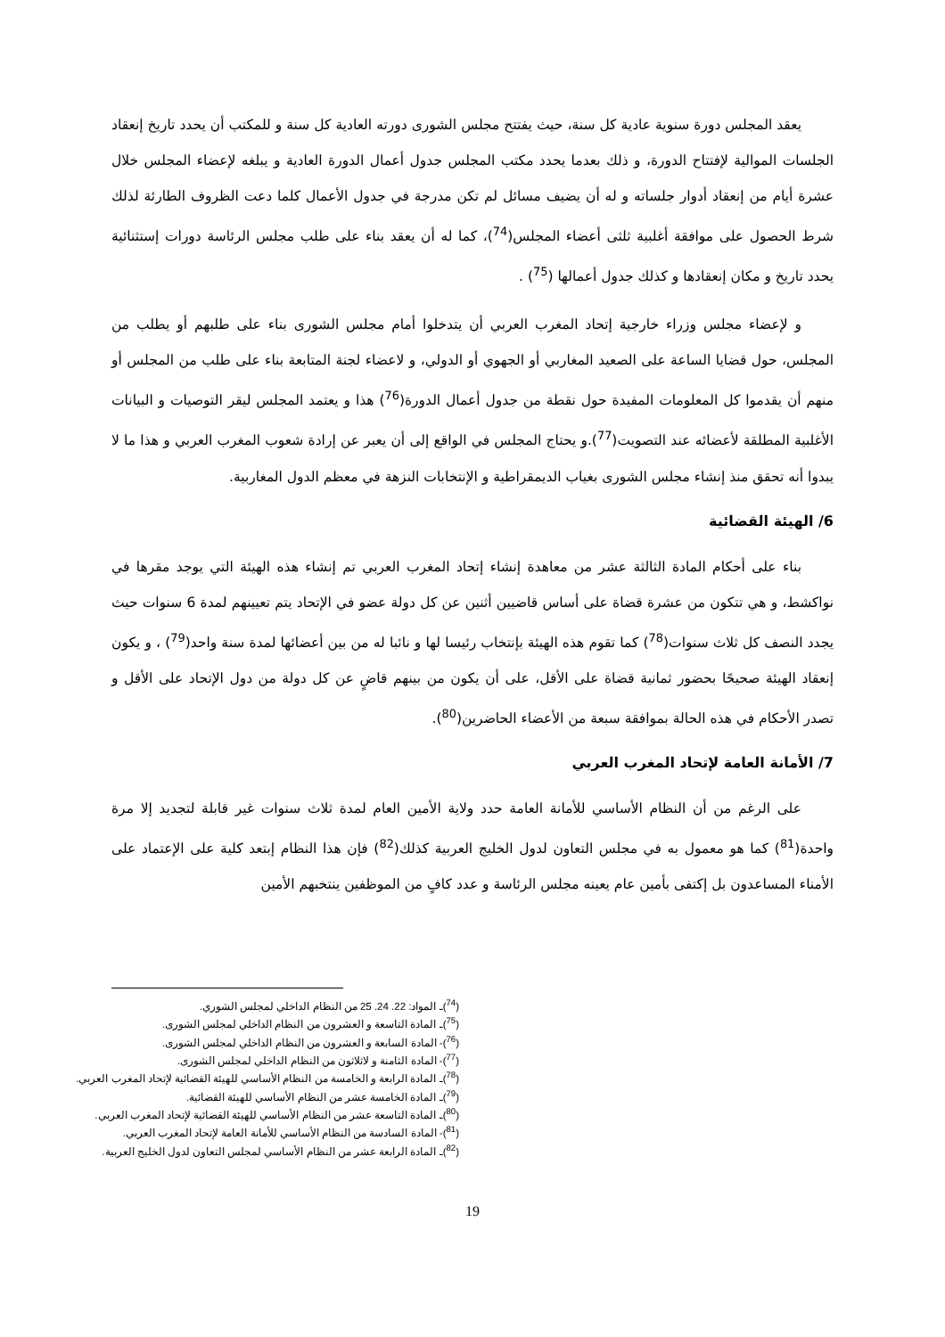يعقد المجلس دورة سنوية عادية كل سنة، حيث يفتتح مجلس الشورى دورته العادية كل سنة و للمكتب أن يحدد تاريخ إنعقاد الجلسات الموالية لإفتتاح الدورة، و ذلك بعدما يحدد مكتب المجلس جدول أعمال الدورة العادية و يبلغه لإعضاء المجلس خلال عشرة أيام من إنعقاد أدوار جلساته و له أن يضيف مسائل لم تكن مدرجة في جدول الأعمال كلما دعت الظروف الطارئة لذلك شرط الحصول على موافقة أغلبية ثلثى أعضاء المجلس(<sup>74</sup>)، كما له أن يعقد بناء على طلب مجلس الرئاسة دورات إستثنائية يحدد تاريخ و مكان إنعقادها و كذلك جدول أعمالها (<sup>75</sup>) .
و لإعضاء مجلس وزراء خارجية إتحاد المغرب العربي أن يتدخلوا أمام مجلس الشورى بناء على طلبهم أو يطلب من المجلس، حول قضايا الساعة على الصعيد المغاربي أو الجهوي أو الدولي، و لاعضاء لجنة المتابعة بناء على طلب من المجلس أو منهم أن يقدموا كل المعلومات المفيدة حول نقطة من جدول أعمال الدورة(<sup>76</sup>) هذا و يعتمد المجلس ليقر التوصيات و البيانات الأغلبية المطلقة لأعضائه عند التصويت(<sup>77</sup>).و يحتاج المجلس في الواقع إلى أن يعبر عن إرادة شعوب المغرب العربي و هذا ما لا يبدوا أنه تحقق منذ إنشاء مجلس الشورى بغياب الديمقراطية و الإنتخابات النزهة في معظم الدول المغاربية.
6/ الهيئة القضائية
بناء على أحكام المادة الثالثة عشر من معاهدة إنشاء إتحاد المغرب العربي تم إنشاء هذه الهيئة التي يوجد مقرها في نواكشط، و هي تتكون من عشرة قضاة على أساس قاضيين أثنين عن كل دولة عضو في الإتحاد يتم تعيينهم لمدة 6 سنوات حيث يجدد النصف كل ثلاث سنوات(<sup>78</sup>) كما تقوم هذه الهيئة بإنتخاب رئيسا لها و نائبا له من بين أعضائها لمدة سنة واحد(<sup>79</sup>) ، و يكون إنعقاد الهيئة صحيحًا بحضور ثمانية قضاة على الأقل، على أن يكون من بينهم قاضٍ عن كل دولة من دول الإتحاد على الأقل و تصدر الأحكام في هذه الحالة بموافقة سبعة من الأعضاء الحاضرين(<sup>80</sup>).
7/ الأمانة العامة لإتحاد المغرب العربي
على الرغم من أن النظام الأساسي للأمانة العامة حدد ولاية الأمين العام لمدة ثلاث سنوات غير قابلة لتجديد إلا مرة واحدة(<sup>81</sup>) كما هو معمول به في مجلس التعاون لدول الخليج العربية كذلك(<sup>82</sup>) فإن هذا النظام إبتعد كلية على الإعتماد على الأمناء المساعدون بل إكتفى بأمين عام يعينه مجلس الرئاسة و عدد كافٍ من الموظفين ينتخبهم الأمين
(<sup>74</sup>)ـ المواد: 22. 24. 25 من النظام الداخلي لمجلس الشوري.
(<sup>75</sup>)ـ المادة التاسعة و العشرون من النظام الداخلي لمجلس الشورى.
(<sup>76</sup>)- المادة السابعة و العشرون من النظام الداخلي لمجلس الشورى.
(<sup>77</sup>)- المادة الثامنة و لاثلاثون من النظام الداخلي لمجلس الشورى.
(<sup>78</sup>)ـ المادة الرابعة و الخامسة من النظام الأساسي للهيئة القضائية لإتحاد المغرب العربي.
(<sup>79</sup>)ـ المادة الخامسة عشر من النظام الأساسي للهيئة القضائية.
(<sup>80</sup>)ـ المادة التاسعة عشر من النظام الأساسي للهيئة القضائية لإتحاد المغرب العربي.
(<sup>81</sup>)- المادة السادسة من النظام الأساسي للأمانة العامة لإتحاد المغرب العربي.
(<sup>82</sup>)ـ المادة الرابعة عشر من النظام الأساسي لمجلس التعاون لدول الخليج العربية.
19